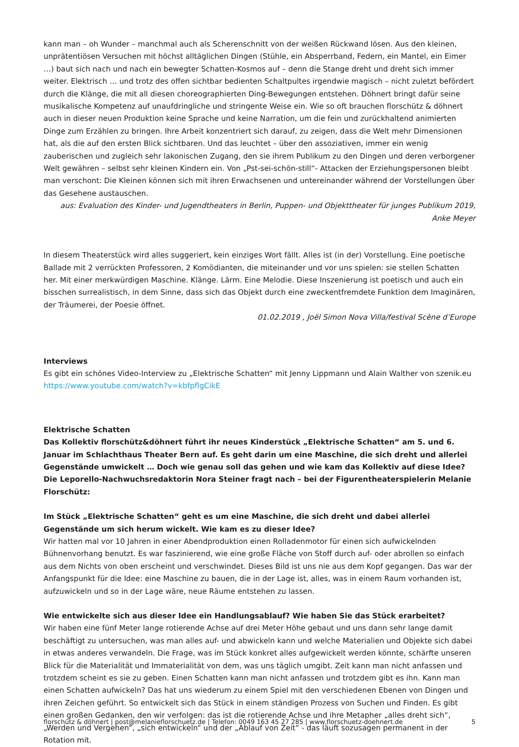kann man – oh Wunder – manchmal auch als Scherenschnitt von der weißen Rückwand lösen. Aus den kleinen, unprätentiösen Versuchen mit höchst alltäglichen Dingen (Stühle, ein Absperrband, Federn, ein Mantel, ein Eimer …) baut sich nach und nach ein bewegter Schatten-Kosmos auf – denn die Stange dreht und dreht sich immer weiter. Elektrisch … und trotz des offen sichtbar bedienten Schaltpultes irgendwie magisch – nicht zuletzt befördert durch die Klänge, die mit all diesen choreographierten Ding-Bewegungen entstehen. Döhnert bringt dafür seine musikalische Kompetenz auf unaufdringliche und stringente Weise ein. Wie so oft brauchen florschütz & döhnert auch in dieser neuen Produktion keine Sprache und keine Narration, um die fein und zurückhaltend animierten Dinge zum Erzählen zu bringen. Ihre Arbeit konzentriert sich darauf, zu zeigen, dass die Welt mehr Dimensionen hat, als die auf den ersten Blick sichtbaren. Und das leuchtet – über den assoziativen, immer ein wenig zauberischen und zugleich sehr lakonischen Zugang, den sie ihrem Publikum zu den Dingen und deren verborgener Welt gewähren – selbst sehr kleinen Kindern ein. Von „Pst-sei-schön-still“- Attacken der Erziehungspersonen bleibt man verschont: Die Kleinen können sich mit ihren Erwachsenen und untereinander während der Vorstellungen über das Gesehene austauschen.
aus: Evaluation des Kinder- und Jugendtheaters in Berlin, Puppen- und Objekttheater für junges Publikum 2019, Anke Meyer
In diesem Theaterstück wird alles suggeriert, kein einziges Wort fällt. Alles ist (in der) Vorstellung. Eine poetische Ballade mit 2 verrückten Professoren, 2 Komödianten, die miteinander und vor uns spielen: sie stellen Schatten her. Mit einer merkwürdigen Maschine. Klänge. Lärm. Eine Melodie. Diese Inszenierung ist poetisch und auch ein bisschen surrealistisch, in dem Sinne, dass sich das Objekt durch eine zweckentfremdete Funktion dem Imaginären, der Träumerei, der Poesie öffnet.
01.02.2019 , Joël Simon Nova Villa/festival Scène d’Europe
Interviews
Es gibt ein schönes Video-Interview zu „Elektrische Schatten“ mit Jenny Lippmann und Alain Walther von szenik.eu
https://www.youtube.com/watch?v=kbfpflgCikE
Elektrische Schatten
Das Kollektiv florschütz&döhnert führt ihr neues Kinderstück „Elektrische Schatten“ am 5. und 6. Januar im Schlachthaus Theater Bern auf. Es geht darin um eine Maschine, die sich dreht und allerlei Gegenstände umwickelt … Doch wie genau soll das gehen und wie kam das Kollektiv auf diese Idee? Die Leporello-Nachwuchsredaktorin Nora Steiner fragt nach – bei der Figurentheaterspielerin Melanie Florschütz:
Im Stück „Elektrische Schatten“ geht es um eine Maschine, die sich dreht und dabei allerlei Gegenstände um sich herum wickelt. Wie kam es zu dieser Idee?
Wir hatten mal vor 10 Jahren in einer Abendproduktion einen Rolladenmotor für einen sich aufwickelnden Bühnenvorhang benutzt. Es war faszinierend, wie eine große Fläche von Stoff durch auf- oder abrollen so einfach aus dem Nichts von oben erscheint und verschwindet. Dieses Bild ist uns nie aus dem Kopf gegangen. Das war der Anfangspunkt für die Idee: eine Maschine zu bauen, die in der Lage ist, alles, was in einem Raum vorhanden ist, aufzuwickeln und so in der Lage wäre, neue Räume entstehen zu lassen.
Wie entwickelte sich aus dieser Idee ein Handlungsablauf? Wie haben Sie das Stück erarbeitet?
Wir haben eine fünf Meter lange rotierende Achse auf drei Meter Höhe gebaut und uns dann sehr lange damit beschäftigt zu untersuchen, was man alles auf- und abwickeln kann und welche Materialien und Objekte sich dabei in etwas anderes verwandeln. Die Frage, was im Stück konkret alles aufgewickelt werden könnte, schärfte unseren Blick für die Materialität und Immaterialität von dem, was uns täglich umgibt. Zeit kann man nicht anfassen und trotzdem scheint es sie zu geben. Einen Schatten kann man nicht anfassen und trotzdem gibt es ihn. Kann man einen Schatten aufwickeln? Das hat uns wiederum zu einem Spiel mit den verschiedenen Ebenen von Dingen und ihren Zeichen geführt. So entwickelt sich das Stück in einem ständigen Prozess von Suchen und Finden. Es gibt einen großen Gedanken, den wir verfolgen: das ist die rotierende Achse und ihre Metapher „alles dreht sich“,„Werden und Vergehen“, „sich entwickeln“ und der „Ablauf von Zeit“ - das läuft sozusagen permanent in der Rotation mit.
florschütz & döhnert | post@melanieflorschuetz.de | Telefon: 0049 163 45 27 285 | www.florschuetz-doehnert.de 5